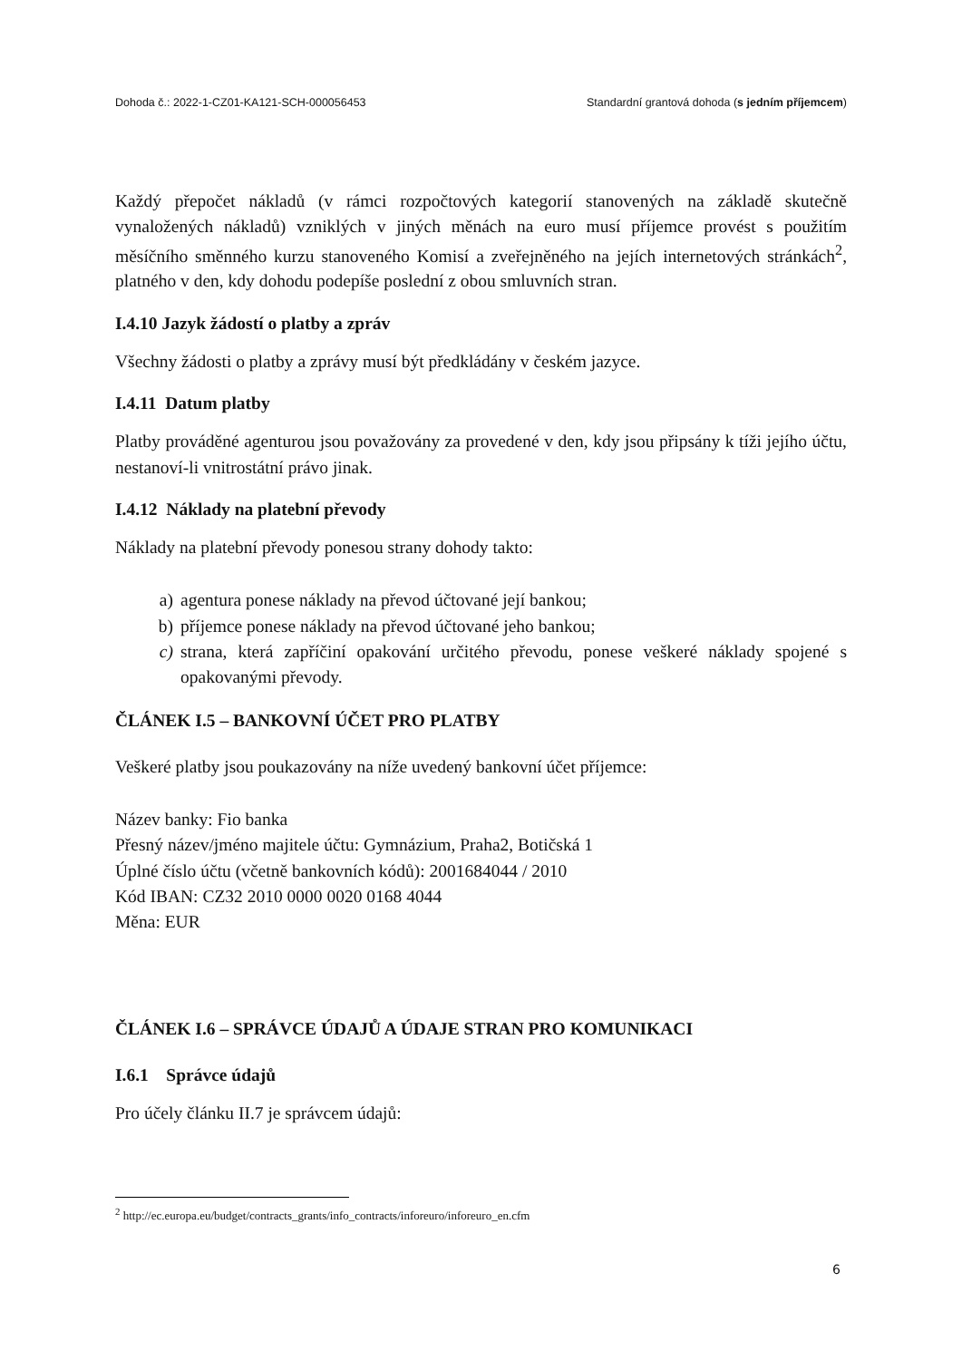Dohoda č.: 2022-1-CZ01-KA121-SCH-000056453 Standardní grantová dohoda (s jedním příjemcem)
Každý přepočet nákladů (v rámci rozpočtových kategorií stanovených na základě skutečně vynaložených nákladů) vzniklých v jiných měnách na euro musí příjemce provést s použitím měsíčního směnného kurzu stanoveného Komisí a zveřejněného na jejích internetových stránkách<sup>2</sup>, platného v den, kdy dohodu podepíše poslední z obou smluvních stran.
I.4.10 Jazyk žádostí o platby a zpráv
Všechny žádosti o platby a zprávy musí být předkládány v českém jazyce.
I.4.11 Datum platby
Platby prováděné agenturou jsou považovány za provedené v den, kdy jsou připsány k tíži jejího účtu, nestanoví-li vnitrostátní právo jinak.
I.4.12 Náklady na platební převody
Náklady na platební převody ponesou strany dohody takto:
a) agentura ponese náklady na převod účtované její bankou;
b) příjemce ponese náklady na převod účtované jeho bankou;
c) strana, která zapříčiní opakování určitého převodu, ponese veškeré náklady spojené s opakovanými převody.
ČLÁNEK I.5 – BANKOVNÍ ÚČET PRO PLATBY
Veškeré platby jsou poukazovány na níže uvedený bankovní účet příjemce:
Název banky: Fio banka
Přesný název/jméno majitele účtu: Gymnázium, Praha2, Botičská 1
Úplné číslo účtu (včetně bankovních kódů): 2001684044 / 2010
Kód IBAN: CZ32 2010 0000 0020 0168 4044
Měna: EUR
ČLÁNEK I.6 – SPRÁVCE ÚDAJŮ A ÚDAJE STRAN PRO KOMUNIKACI
I.6.1 Správce údajů
Pro účely článku II.7 je správcem údajů:
<sup>2</sup> http://ec.europa.eu/budget/contracts_grants/info_contracts/inforeuro/inforeuro_en.cfm
6